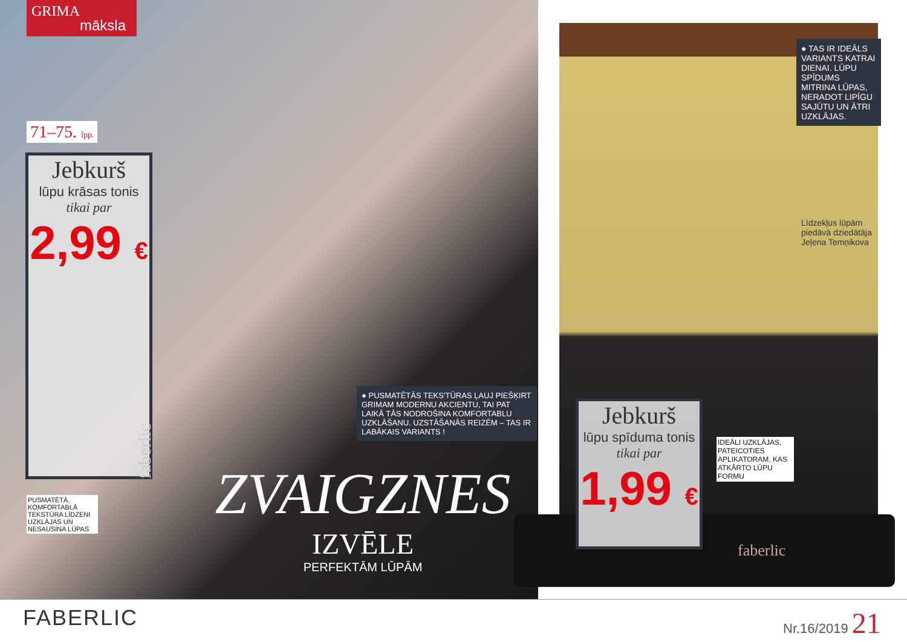GRIMA
māksla
71–75. lpp.
Jebkurš
lūpu krāsas tonis
tikai par
2,99 €
Jebkurš
lūpu spīduma tonis
tikai par
1,99 €
● TAS IR IDEĀLS VARIANTS KATRAI DIENAI. LŪPU SPĪDUMS MITRINA LŪPAS, NERADOT LIPĪGU SAJŪTU UN ĀTRI UZKLĀJAS.
Līdzekļus lūpām piedāvā dziedātāja Jeļena Temņikova
● PUSMATĒTĀS TEKS'TŪRAS ĻAUJ PIEŠĶIRT GRIMAM MODERNU AKCIENTU, TAI PAT LAIKĀ TĀS NODROŠINA KOMFORTABLU UZKLĀŠANU. UZSTĀŠANĀS REIZĒM – TAS IR LABĀKAIS VARIANTS !
IDEĀLI UZKLĀJAS, PATEICOTIES APLIKATORAM, KAS ATKĀRTO LŪPU FORMU
PUSMATĒTĀ, KOMFORTABLĀ TEKSTŪRA LĪDZENI UZKLĀJAS UN NESAUSINA LŪPAS
faberlic
ZVAIGZNES
IZVĒLE
PERFEKTĀM LŪPĀM
faberlic
FABERLIC Nr.16/2019 21